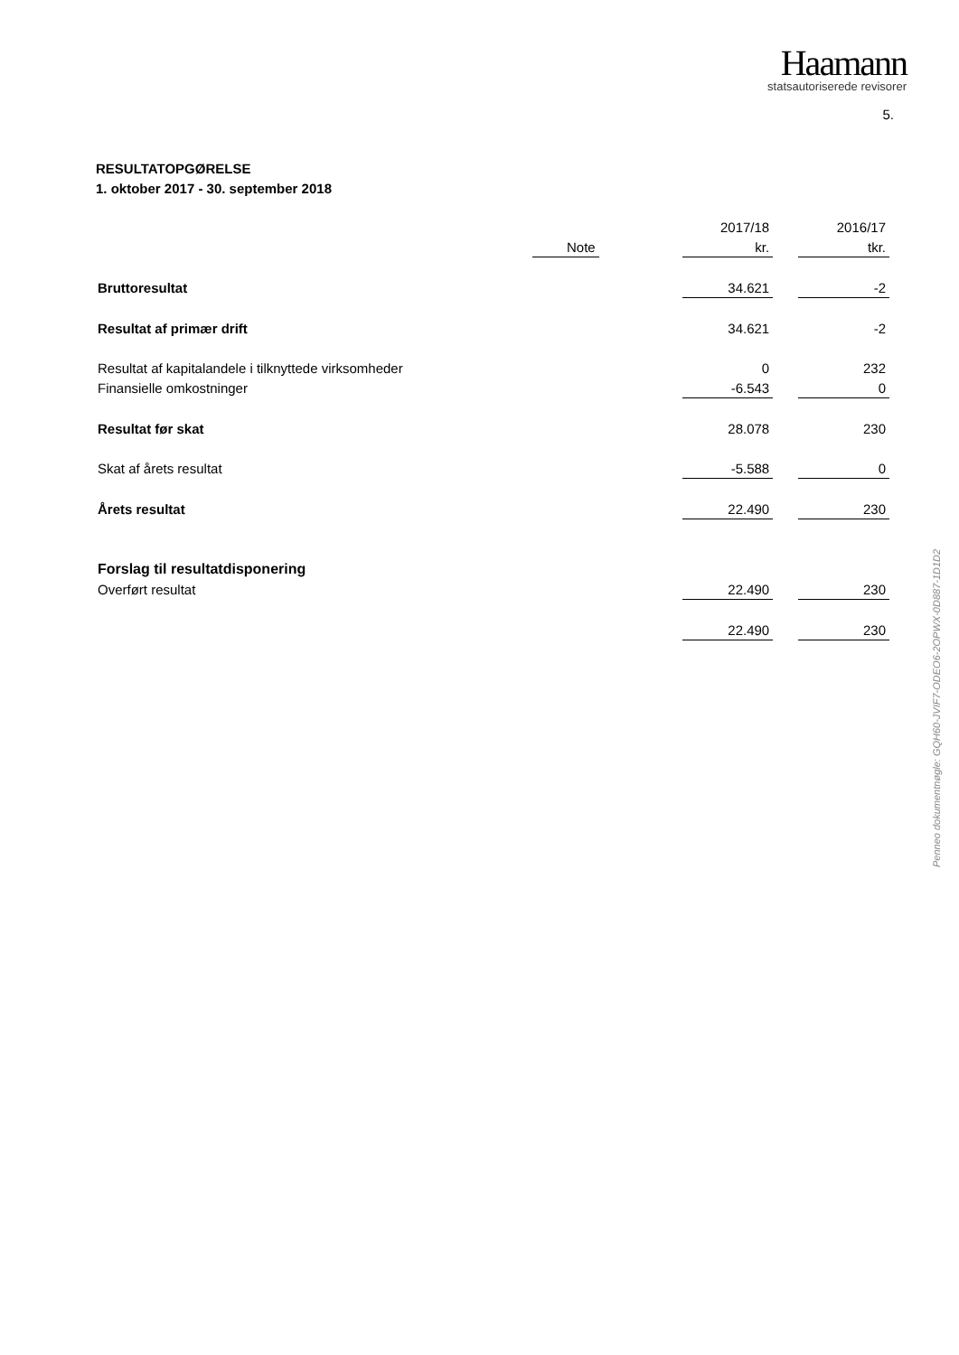Haamann
statsautoriserede revisorer
5.
RESULTATOPGØRELSE
1. oktober 2017 - 30. september 2018
| | | | 2017/18 | | 2016/17 |
| --- | --- | --- | --- | --- | --- |
| | Note | | kr. | | tkr. |
| Bruttoresultat | | | 34.621 | | -2 |
| Resultat af primær drift | | | 34.621 | | -2 |
| Resultat af kapitalandele i tilknyttede virksomheder | | | 0 | | 232 |
| Finansielle omkostninger | | | -6.543 | | 0 |
| Resultat før skat | | | 28.078 | | 230 |
| Skat af årets resultat | | | -5.588 | | 0 |
| Årets resultat | | | 22.490 | | 230 |
| Forslag til resultatdisponering | | | | | |
| Overført resultat | | | 22.490 | | 230 |
| | | | 22.490 | | 230 |
Penneo dokumentnøgle: GQH60-JVIF7-ODEO6-2OPWX-0D887-1D1D2